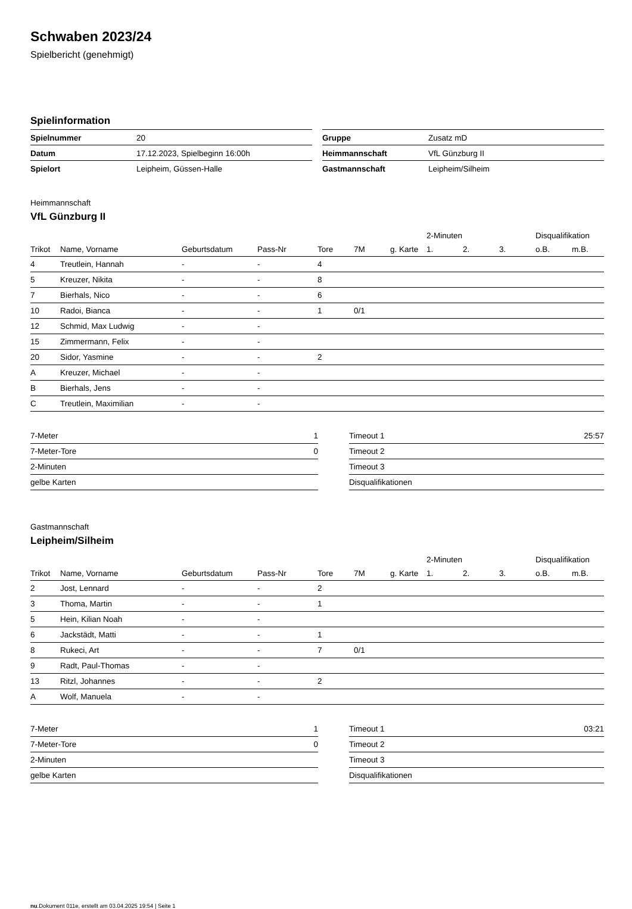Schwaben 2023/24
Spielbericht (genehmigt)
Spielinformation
| Spielnummer | 20 |
| Datum | 17.12.2023, Spielbeginn 16:00h |
| Spielort | Leipheim, Güssen-Halle |
| Gruppe | Zusatz mD |
| Heimmannschaft | VfL Günzburg II |
| Gastmannschaft | Leipheim/Silheim |
Heimmannschaft
VfL Günzburg II
| | | | | | | | 2-Minuten | | | Disqualifikation | |
| --- | --- | --- | --- | --- | --- | --- | --- | --- | --- | --- | --- |
| Trikot | Name, Vorname | Geburtsdatum | Pass-Nr | Tore | 7M | g. Karte | 1. | 2. | 3. | o.B. | m.B. |
| 4 | Treutlein, Hannah | - | - | 4 | | | | | | | |
| 5 | Kreuzer, Nikita | - | - | 8 | | | | | | | |
| 7 | Bierhals, Nico | - | - | 6 | | | | | | | |
| 10 | Radoi, Bianca | - | - | 1 | 0/1 | | | | | | |
| 12 | Schmid, Max Ludwig | - | - | | | | | | | | |
| 15 | Zimmermann, Felix | - | - | | | | | | | | |
| 20 | Sidor, Yasmine | - | - | 2 | | | | | | | |
| A | Kreuzer, Michael | - | - | | | | | | | | |
| B | Bierhals, Jens | - | - | | | | | | | | |
| C | Treutlein, Maximilian | - | - | | | | | | | | |
| 7-Meter | 1 |
| 7-Meter-Tore | 0 |
| 2-Minuten | |
| gelbe Karten | |
| Timeout 1 | 25:57 |
| Timeout 2 | |
| Timeout 3 | |
| Disqualifikationen | |
Gastmannschaft
Leipheim/Silheim
| | | | | | | | 2-Minuten | | | Disqualifikation | |
| --- | --- | --- | --- | --- | --- | --- | --- | --- | --- | --- | --- |
| Trikot | Name, Vorname | Geburtsdatum | Pass-Nr | Tore | 7M | g. Karte | 1. | 2. | 3. | o.B. | m.B. |
| 2 | Jost, Lennard | - | - | 2 | | | | | | | |
| 3 | Thoma, Martin | - | - | 1 | | | | | | | |
| 5 | Hein, Kilian Noah | - | - | | | | | | | | |
| 6 | Jackstädt, Matti | - | - | 1 | | | | | | | |
| 8 | Rukeci, Art | - | - | 7 | 0/1 | | | | | | |
| 9 | Radt, Paul-Thomas | - | - | | | | | | | | |
| 13 | Ritzl, Johannes | - | - | 2 | | | | | | | |
| A | Wolf, Manuela | - | - | | | | | | | | |
| 7-Meter | 1 |
| 7-Meter-Tore | 0 |
| 2-Minuten | |
| gelbe Karten | |
| Timeout 1 | 03:21 |
| Timeout 2 | |
| Timeout 3 | |
| Disqualifikationen | |
nu.Dokument 011e, erstellt am 03.04.2025 19:54 | Seite 1